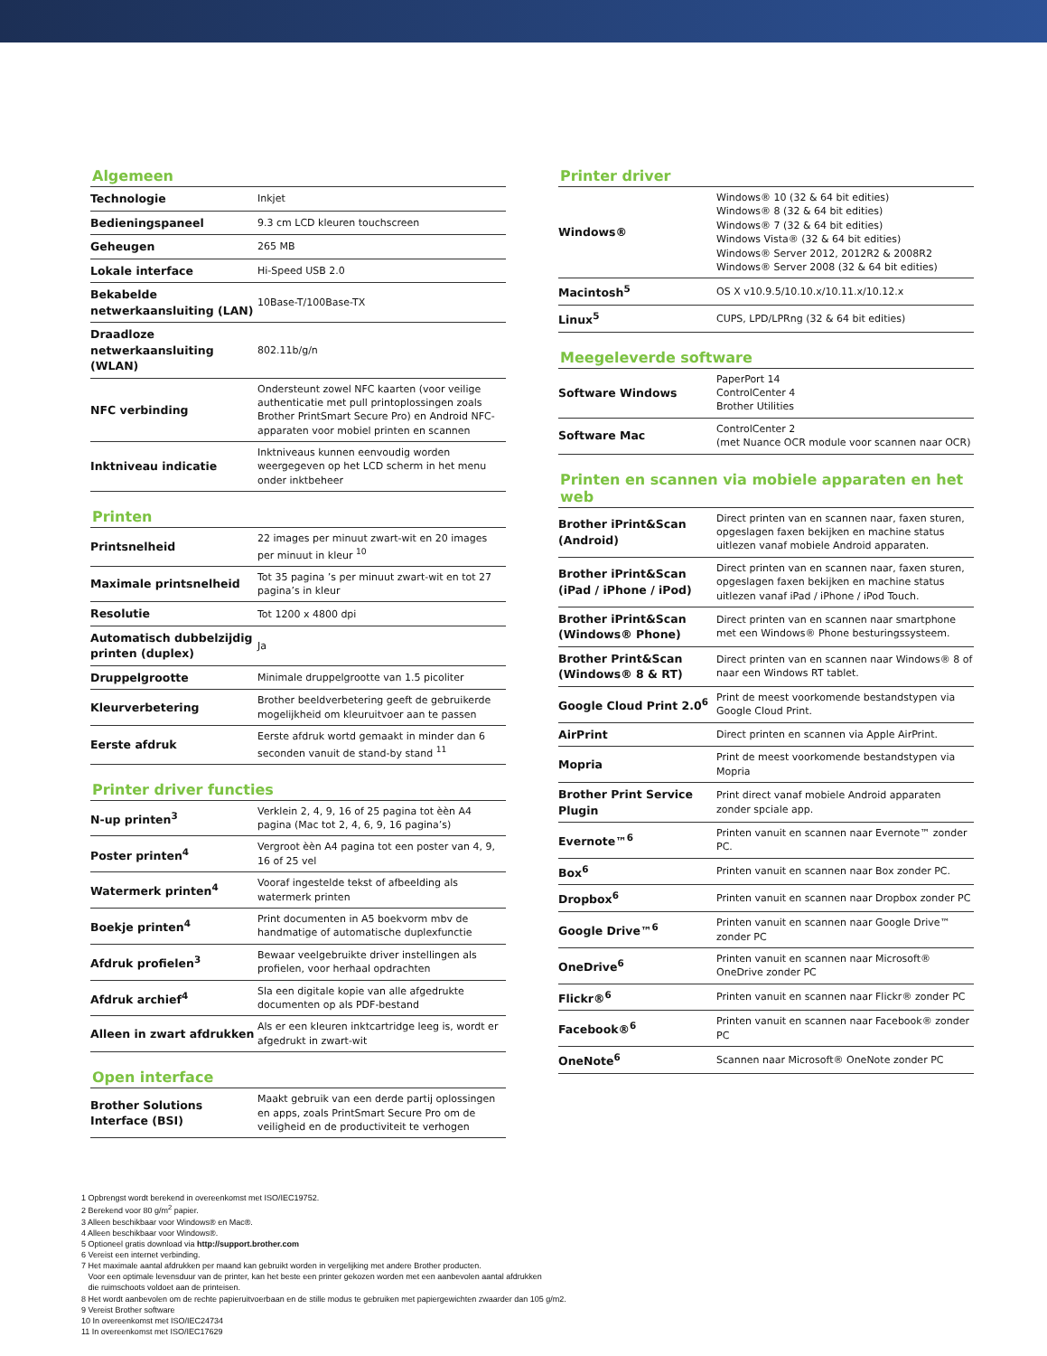Algemeen
| Technologie | Inkjet |
| Bedieningspaneel | 9.3 cm LCD kleuren touchscreen |
| Geheugen | 265 MB |
| Lokale interface | Hi-Speed USB 2.0 |
| Bekabelde netwerkaansluiting (LAN) | 10Base-T/100Base-TX |
| Draadloze netwerkaansluiting (WLAN) | 802.11b/g/n |
| NFC verbinding | Ondersteunt zowel NFC kaarten (voor veilige authenticatie met pull printoplossingen zoals Brother PrintSmart Secure Pro) en Android NFC-apparaten voor mobiel printen en scannen |
| Inktniveau indicatie | Inktniveaus kunnen eenvoudig worden weergegeven op het LCD scherm in het menu onder inktbeheer |
Printen
| Printsnelheid | 22 images per minuut zwart-wit en 20 images per minuut in kleur <sup>10</sup> |
| Maximale printsnelheid | Tot 35 pagina ’s per minuut zwart-wit en tot 27 pagina’s in kleur |
| Resolutie | Tot 1200 x 4800 dpi |
| Automatisch dubbelzijdig printen (duplex) | Ja |
| Druppelgrootte | Minimale druppelgrootte van 1.5 picoliter |
| Kleurverbetering | Brother beeldverbetering geeft de gebruikerde mogelijkheid om kleuruitvoer aan te passen |
| Eerste afdruk | Eerste afdruk wortd gemaakt in minder dan 6 seconden vanuit de stand-by stand <sup>11</sup> |
Printer driver functies
| N-up printen<sup>3</sup> | Verklein 2, 4, 9, 16 of 25 pagina tot èèn A4 pagina (Mac tot 2, 4, 6, 9, 16 pagina’s) |
| Poster printen<sup>4</sup> | Vergroot èèn A4 pagina tot een poster van 4, 9, 16 of 25 vel |
| Watermerk printen<sup>4</sup> | Vooraf ingestelde tekst of afbeelding als watermerk printen |
| Boekje printen<sup>4</sup> | Print documenten in A5 boekvorm mbv de handmatige of automatische duplexfunctie |
| Afdruk profielen<sup>3</sup> | Bewaar veelgebruikte driver instellingen als profielen, voor herhaal opdrachten |
| Afdruk archief<sup>4</sup> | Sla een digitale kopie van alle afgedrukte documenten op als PDF-bestand |
| Alleen in zwart afdrukken | Als er een kleuren inktcartridge leeg is, wordt er afgedrukt in zwart-wit |
Open interface
| Brother Solutions Interface (BSI) | Maakt gebruik van een derde partij oplossingen en apps, zoals PrintSmart Secure Pro om de veiligheid en de productiviteit te verhogen |
Printer driver
| Windows® | Windows® 10 (32 & 64 bit edities) Windows® 8 (32 & 64 bit edities) Windows® 7 (32 & 64 bit edities) Windows Vista® (32 & 64 bit edities) Windows® Server 2012, 2012R2 & 2008R2 Windows® Server 2008 (32 & 64 bit edities) |
| Macintosh<sup>5</sup> | OS X v10.9.5/10.10.x/10.11.x/10.12.x |
| Linux<sup>5</sup> | CUPS, LPD/LPRng (32 & 64 bit edities) |
Meegeleverde software
| Software Windows | PaperPort 14 ControlCenter 4 Brother Utilities |
| Software Mac | ControlCenter 2 (met Nuance OCR module voor scannen naar OCR) |
Printen en scannen via mobiele apparaten en het web
| Brother iPrint&Scan (Android) | Direct printen van en scannen naar, faxen sturen, opgeslagen faxen bekijken en machine status uitlezen vanaf mobiele Android apparaten. |
| Brother iPrint&Scan (iPad / iPhone / iPod) | Direct printen van en scannen naar, faxen sturen, opgeslagen faxen bekijken en machine status uitlezen vanaf iPad / iPhone / iPod Touch. |
| Brother iPrint&Scan (Windows® Phone) | Direct printen van en scannen naar smartphone met een Windows® Phone besturingssysteem. |
| Brother Print&Scan (Windows® 8 & RT) | Direct printen van en scannen naar Windows® 8 of naar een Windows RT tablet. |
| Google Cloud Print 2.0<sup>6</sup> | Print de meest voorkomende bestandstypen via Google Cloud Print. |
| AirPrint | Direct printen en scannen via Apple AirPrint. |
| Mopria | Print de meest voorkomende bestandstypen via Mopria |
| Brother Print Service Plugin | Print direct vanaf mobiele Android apparaten zonder spciale app. |
| Evernote™<sup>6</sup> | Printen vanuit en scannen naar Evernote™ zonder PC. |
| Box<sup>6</sup> | Printen vanuit en scannen naar Box zonder PC. |
| Dropbox<sup>6</sup> | Printen vanuit en scannen naar Dropbox zonder PC |
| Google Drive™<sup>6</sup> | Printen vanuit en scannen naar Google Drive™ zonder PC |
| OneDrive<sup>6</sup> | Printen vanuit en scannen naar Microsoft® OneDrive zonder PC |
| Flickr®<sup>6</sup> | Printen vanuit en scannen naar Flickr® zonder PC |
| Facebook®<sup>6</sup> | Printen vanuit en scannen naar Facebook® zonder PC |
| OneNote<sup>6</sup> | Scannen naar Microsoft® OneNote zonder PC |
1 Opbrengst wordt berekend in overeenkomst met ISO/IEC19752.
2 Berekend voor 80 g/m<sup>2</sup> papier.
3 Alleen beschikbaar voor Windows® en Mac®.
4 Alleen beschikbaar voor Windows®.
5 Optioneel gratis download via http://support.brother.com
6 Vereist een internet verbinding.
7 Het maximale aantal afdrukken per maand kan gebruikt worden in vergelijking met andere Brother producten.
Voor een optimale levensduur van de printer, kan het beste een printer gekozen worden met een aanbevolen aantal afdrukken
die ruimschoots voldoet aan de printeisen.
8 Het wordt aanbevolen om de rechte papieruitvoerbaan en de stille modus te gebruiken met papiergewichten zwaarder dan 105 g/m2.
9 Vereist Brother software
10 In overeenkomst met ISO/IEC24734
11 In overeenkomst met ISO/IEC17629